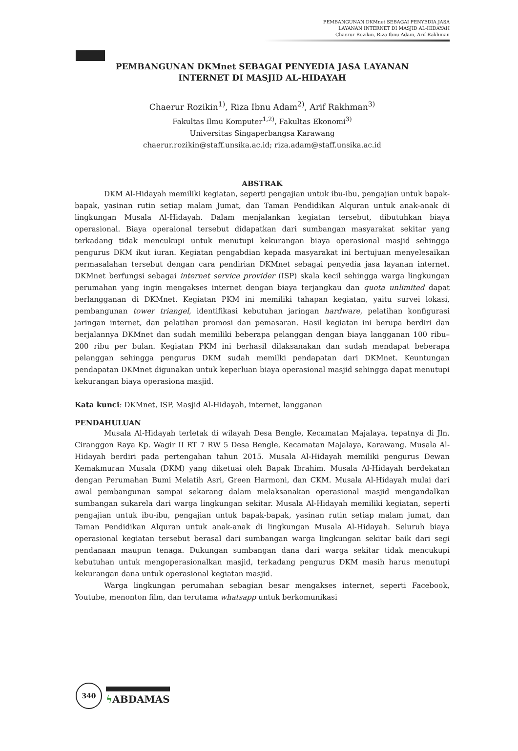PEMBANGUNAN DKMnet SEBAGAI PENYEDIA JASA
LAYANAN INTERNET DI MASJID AL-HIDAYAH
Chaerur Rozikin, Riza Ibnu Adam, Arif Rakhman
PEMBANGUNAN DKMnet SEBAGAI PENYEDIA JASA LAYANAN
INTERNET DI MASJID AL-HIDAYAH
Chaerur Rozikin<sup>1)</sup>, Riza Ibnu Adam<sup>2)</sup>, Arif Rakhman<sup>3)</sup>
Fakultas Ilmu Komputer<sup>1,2)</sup>, Fakultas Ekonomi<sup>3)</sup>
Universitas Singaperbangsa Karawang
chaerur.rozikin@staff.unsika.ac.id; riza.adam@staff.unsika.ac.id
ABSTRAK
DKM Al-Hidayah memiliki kegiatan, seperti pengajian untuk ibu-ibu, pengajian untuk bapak-bapak, yasinan rutin setiap malam Jumat, dan Taman Pendidikan Alquran untuk anak-anak di lingkungan Musala Al-Hidayah. Dalam menjalankan kegiatan tersebut, dibutuhkan biaya operasional. Biaya operaional tersebut didapatkan dari sumbangan masyarakat sekitar yang terkadang tidak mencukupi untuk menutupi kekurangan biaya operasional masjid sehingga pengurus DKM ikut iuran. Kegiatan pengabdian kepada masyarakat ini bertujuan menyelesaikan permasalahan tersebut dengan cara pendirian DKMnet sebagai penyedia jasa layanan internet. DKMnet berfungsi sebagai internet service provider (ISP) skala kecil sehingga warga lingkungan perumahan yang ingin mengakses internet dengan biaya terjangkau dan quota unlimited dapat berlangganan di DKMnet. Kegiatan PKM ini memiliki tahapan kegiatan, yaitu survei lokasi, pembangunan tower triangel, identifikasi kebutuhan jaringan hardware, pelatihan konfigurasi jaringan internet, dan pelatihan promosi dan pemasaran. Hasil kegiatan ini berupa berdiri dan berjalannya DKMnet dan sudah memiliki beberapa pelanggan dengan biaya langganan 100 ribu–200 ribu per bulan. Kegiatan PKM ini berhasil dilaksanakan dan sudah mendapat beberapa pelanggan sehingga pengurus DKM sudah memilki pendapatan dari DKMnet. Keuntungan pendapatan DKMnet digunakan untuk keperluan biaya operasional masjid sehingga dapat menutupi kekurangan biaya operasiona masjid.
Kata kunci: DKMnet, ISP, Masjid Al-Hidayah, internet, langganan
PENDAHULUAN
Musala Al-Hidayah terletak di wilayah Desa Bengle, Kecamatan Majalaya, tepatnya di Jln. Ciranggon Raya Kp. Wagir II RT 7 RW 5 Desa Bengle, Kecamatan Majalaya, Karawang. Musala Al-Hidayah berdiri pada pertengahan tahun 2015. Musala Al-Hidayah memiliki pengurus Dewan Kemakmuran Musala (DKM) yang diketuai oleh Bapak Ibrahim. Musala Al-Hidayah berdekatan dengan Perumahan Bumi Melatih Asri, Green Harmoni, dan CKM. Musala Al-Hidayah mulai dari awal pembangunan sampai sekarang dalam melaksanakan operasional masjid mengandalkan sumbangan sukarela dari warga lingkungan sekitar. Musala Al-Hidayah memiliki kegiatan, seperti pengajian untuk ibu-ibu, pengajian untuk bapak-bapak, yasinan rutin setiap malam jumat, dan Taman Pendidikan Alquran untuk anak-anak di lingkungan Musala Al-Hidayah. Seluruh biaya operasional kegiatan tersebut berasal dari sumbangan warga lingkungan sekitar baik dari segi pendanaan maupun tenaga. Dukungan sumbangan dana dari warga sekitar tidak mencukupi kebutuhan untuk mengoperasionalkan masjid, terkadang pengurus DKM masih harus menutupi kekurangan dana untuk operasional kegiatan masjid.
Warga lingkungan perumahan sebagian besar mengakses internet, seperti Facebook, Youtube, menonton film, dan terutama whatsapp untuk berkomunikasi
340
ϟ ABDAMAS